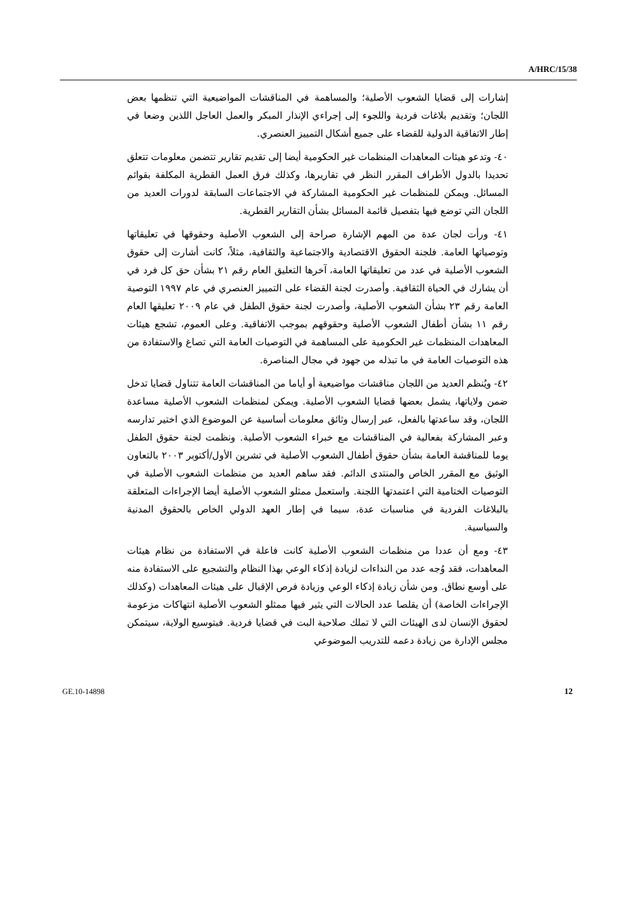A/HRC/15/38
إشارات إلى قضايا الشعوب الأصلية؛ والمساهمة في المناقشات المواضيعية التي تنظمها بعض اللجان؛ وتقديم بلاغات فردية واللجوء إلى إجراءي الإنذار المبكر والعمل العاجل اللذين وضعا في إطار الاتفاقية الدولية للقضاء على جميع أشكال التمييز العنصري.
٤٠- وتدعو هيئات المعاهدات المنظمات غير الحكومية أيضا إلى تقديم تقارير تتضمن معلومات تتعلق تحديدا بالدول الأطراف المقرر النظر في تقاريرها، وكذلك فرق العمل القطرية المكلفة بقوائم المسائل. ويمكن للمنظمات غير الحكومية المشاركة في الاجتماعات السابقة لدورات العديد من اللجان التي توضع فيها بتفصيل قائمة المسائل بشأن التقارير القطرية.
٤١- ورأت لجان عدة من المهم الإشارة صراحة إلى الشعوب الأصلية وحقوقها في تعليقاتها وتوصياتها العامة. فلجنة الحقوق الاقتصادية والاجتماعية والثقافية، مثلاً، كانت أشارت إلى حقوق الشعوب الأصلية في عدد من تعليقاتها العامة، آخرها التعليق العام رقم ٢١ بشأن حق كل فرد في أن يشارك في الحياة الثقافية. وأصدرت لجنة القضاء على التمييز العنصري في عام ١٩٩٧ التوصية العامة رقم ٢٣ بشأن الشعوب الأصلية، وأصدرت لجنة حقوق الطفل في عام ٢٠٠٩ تعليقها العام رقم ١١ بشأن أطفال الشعوب الأصلية وحقوقهم بموجب الاتفاقية. وعلى العموم، تشجع هيئات المعاهدات المنظمات غير الحكومية على المساهمة في التوصيات العامة التي تصاغ والاستفادة من هذه التوصيات العامة في ما تبذله من جهود في مجال المناصرة.
٤٢- ويُنظم العديد من اللجان مناقشات مواضيعية أو أياما من المناقشات العامة تتناول قضايا تدخل ضمن ولاياتها، يشمل بعضها قضايا الشعوب الأصلية. ويمكن لمنظمات الشعوب الأصلية مساعدة اللجان، وقد ساعدتها بالفعل، عبر إرسال وثائق معلومات أساسية عن الموضوع الذي اختير تدارسه وعبر المشاركة بفعالية في المناقشات مع خبراء الشعوب الأصلية. ونظمت لجنة حقوق الطفل يوما للمناقشة العامة بشأن حقوق أطفال الشعوب الأصلية في تشرين الأول/أكتوبر ٢٠٠٣ بالتعاون الوثيق مع المقرر الخاص والمنتدى الدائم. فقد ساهم العديد من منظمات الشعوب الأصلية في التوصيات الختامية التي اعتمدتها اللجنة. واستعمل ممثلو الشعوب الأصلية أيضا الإجراءات المتعلقة بالبلاغات الفردية في مناسبات عدة، سيما في إطار العهد الدولي الخاص بالحقوق المدنية والسياسية.
٤٣- ومع أن عددا من منظمات الشعوب الأصلية كانت فاعلة في الاستفادة من نظام هيئات المعاهدات، فقد وُجه عدد من النداءات لزيادة إذكاء الوعي بهذا النظام والتشجيع على الاستفادة منه على أوسع نطاق. ومن شأن زيادة إذكاء الوعي وزيادة فرص الإقبال على هيئات المعاهدات (وكذلك الإجراءات الخاصة) أن يقلصا عدد الحالات التي يثير فيها ممثلو الشعوب الأصلية انتهاكات مزعومة لحقوق الإنسان لدى الهيئات التي لا تملك صلاحية البت في قضايا فردية. فبتوسيع الولاية، سيتمكن مجلس الإدارة من زيادة دعمه للتدريب الموضوعي
GE.10-14898 12